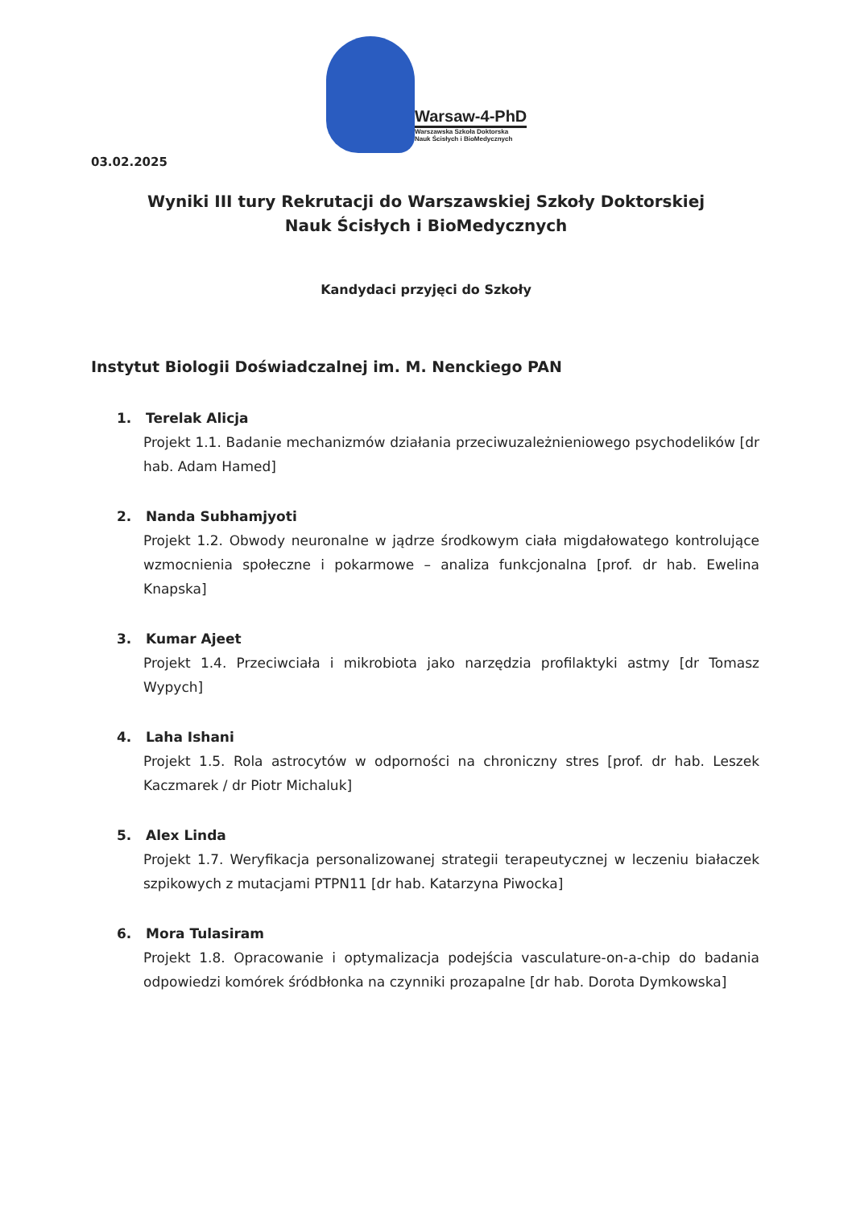Warsaw-4-PhD
Warszawska Szkoła Doktorska
Nauk Ścisłych i BioMedycznych
03.02.2025
Wyniki III tury Rekrutacji do Warszawskiej Szkoły Doktorskiej
Nauk Ścisłych i BioMedycznych
Kandydaci przyjęci do Szkoły
Instytut Biologii Doświadczalnej im. M. Nenckiego PAN
1. Terelak Alicja
Projekt 1.1. Badanie mechanizmów działania przeciwuzależnieniowego psychodelików [dr hab. Adam Hamed]
2. Nanda Subhamjyoti
Projekt 1.2. Obwody neuronalne w jądrze środkowym ciała migdałowatego kontrolujące wzmocnienia społeczne i pokarmowe – analiza funkcjonalna [prof. dr hab. Ewelina Knapska]
3. Kumar Ajeet
Projekt 1.4. Przeciwciała i mikrobiota jako narzędzia profilaktyki astmy [dr Tomasz Wypych]
4. Laha Ishani
Projekt 1.5. Rola astrocytów w odporności na chroniczny stres [prof. dr hab. Leszek Kaczmarek / dr Piotr Michaluk]
5. Alex Linda
Projekt 1.7. Weryfikacja personalizowanej strategii terapeutycznej w leczeniu białaczek szpikowych z mutacjami PTPN11 [dr hab. Katarzyna Piwocka]
6. Mora Tulasiram
Projekt 1.8. Opracowanie i optymalizacja podejścia vasculature-on-a-chip do badania odpowiedzi komórek śródbłonka na czynniki prozapalne [dr hab. Dorota Dymkowska]